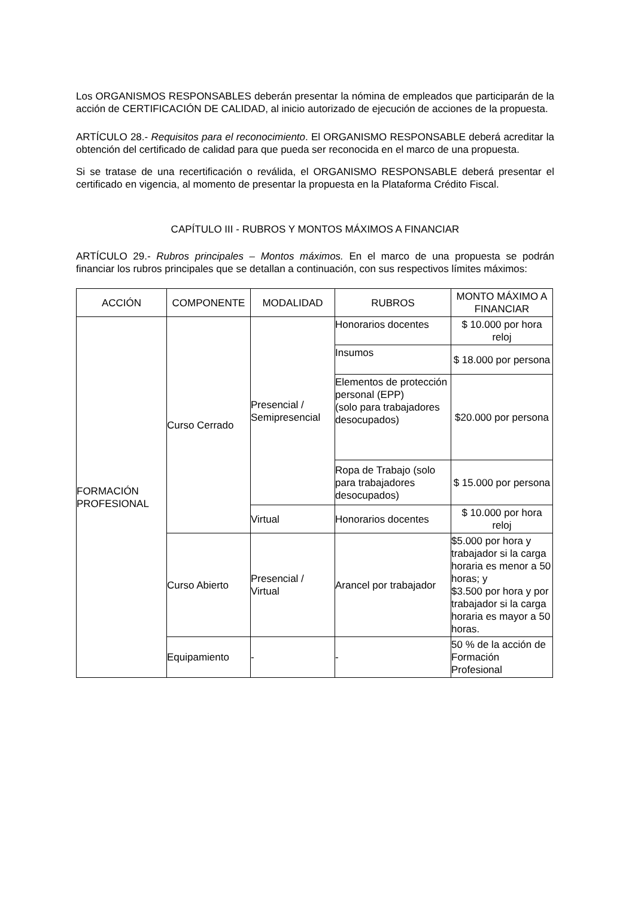Los ORGANISMOS RESPONSABLES deberán presentar la nómina de empleados que participarán de la acción de CERTIFICACIÓN DE CALIDAD, al inicio autorizado de ejecución de acciones de la propuesta.
ARTÍCULO 28.- Requisitos para el reconocimiento. El ORGANISMO RESPONSABLE deberá acreditar la obtención del certificado de calidad para que pueda ser reconocida en el marco de una propuesta.
Si se tratase de una recertificación o reválida, el ORGANISMO RESPONSABLE deberá presentar el certificado en vigencia, al momento de presentar la propuesta en la Plataforma Crédito Fiscal.
CAPÍTULO III - RUBROS Y MONTOS MÁXIMOS A FINANCIAR
ARTÍCULO 29.- Rubros principales – Montos máximos. En el marco de una propuesta se podrán financiar los rubros principales que se detallan a continuación, con sus respectivos límites máximos:
| ACCIÓN | COMPONENTE | MODALIDAD | RUBROS | MONTO MÁXIMO A FINANCIAR |
| --- | --- | --- | --- | --- |
| FORMACIÓN PROFESIONAL | Curso Cerrado | Presencial / Semipresencial | Honorarios docentes | $ 10.000 por hora reloj |
| | | | Insumos | $ 18.000 por persona |
| | | | Elementos de protección personal (EPP) (solo para trabajadores desocupados) | $20.000 por persona |
| | | | Ropa de Trabajo (solo para trabajadores desocupados) | $ 15.000 por persona |
| | | Virtual | Honorarios docentes | $ 10.000 por hora reloj |
| | Curso Abierto | Presencial / Virtual | Arancel por trabajador | $5.000 por hora y trabajador si la carga horaria es menor a 50 horas; y $3.500 por hora y por trabajador si la carga horaria es mayor a 50 horas. |
| | Equipamiento | - | - | 50 % de la acción de Formación Profesional |